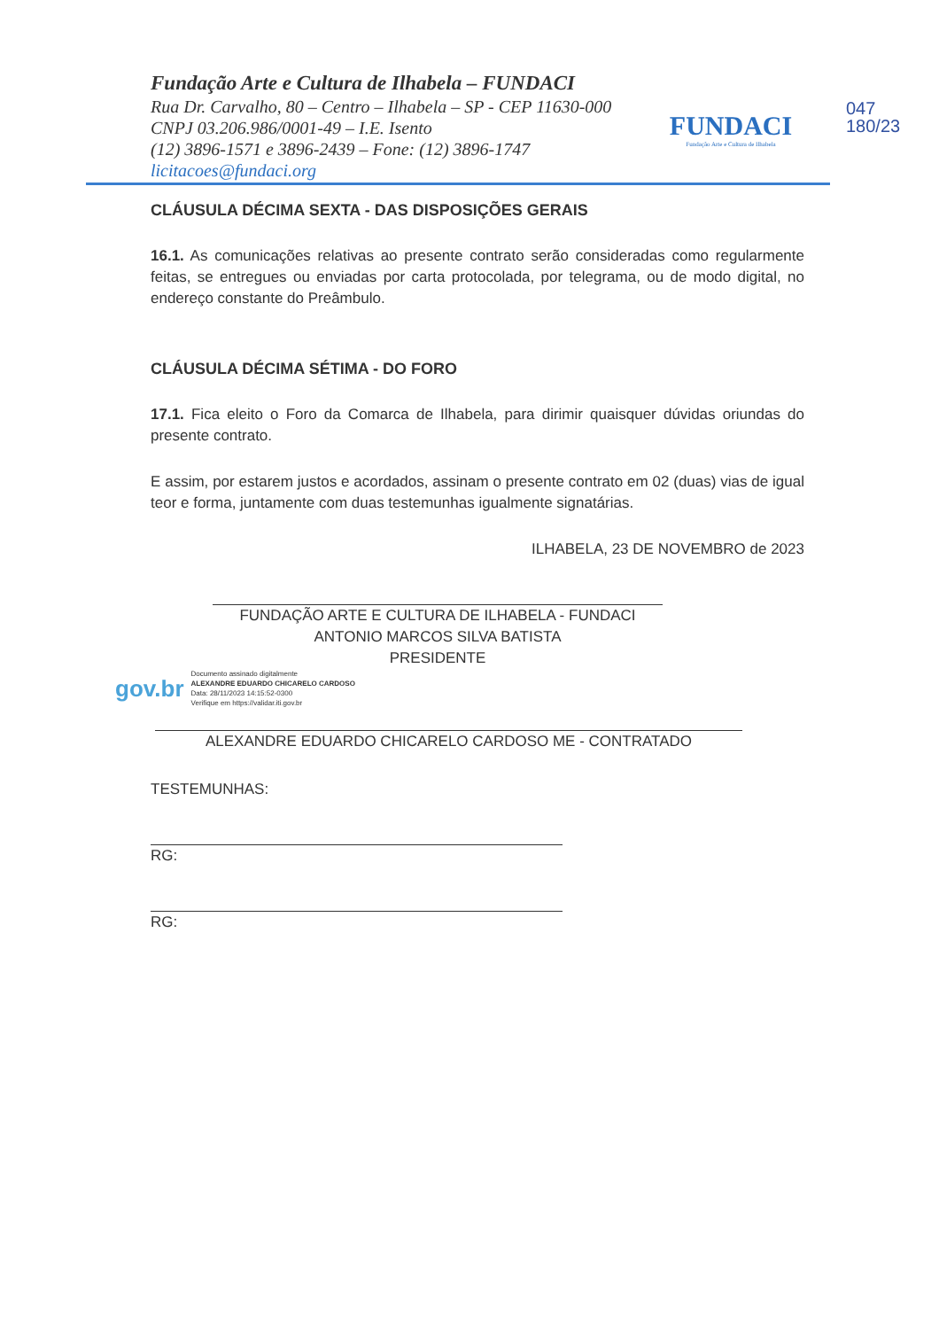Fundação Arte e Cultura de Ilhabela – FUNDACI
Rua Dr. Carvalho, 80 – Centro – Ilhabela – SP - CEP 11630-000
CNPJ 03.206.986/0001-49 – I.E. Isento
(12) 3896-1571 e 3896-2439 – Fone: (12) 3896-1747
licitacoes@fundaci.org
FUNDACI
Fundação Arte e Cultura de Ilhabela
047
180/23
CLÁUSULA DÉCIMA SEXTA - DAS DISPOSIÇÕES GERAIS
16.1. As comunicações relativas ao presente contrato serão consideradas como regularmente feitas, se entregues ou enviadas por carta protocolada, por telegrama, ou de modo digital, no endereço constante do Preâmbulo.
CLÁUSULA DÉCIMA SÉTIMA - DO FORO
17.1. Fica eleito o Foro da Comarca de Ilhabela, para dirimir quaisquer dúvidas oriundas do presente contrato.
E assim, por estarem justos e acordados, assinam o presente contrato em 02 (duas) vias de igual teor e forma, juntamente com duas testemunhas igualmente signatárias.
ILHABELA, 23 DE NOVEMBRO de 2023
FUNDAÇÃO ARTE E CULTURA DE ILHABELA - FUNDACI
ANTONIO MARCOS SILVA BATISTA
PRESIDENTE
gov.br
Documento assinado digitalmente
ALEXANDRE EDUARDO CHICARELO CARDOSO
Data: 28/11/2023 14:15:52-0300
Verifique em https://validar.iti.gov.br
ALEXANDRE EDUARDO CHICARELO CARDOSO ME - CONTRATADO
TESTEMUNHAS:
RG:
RG: